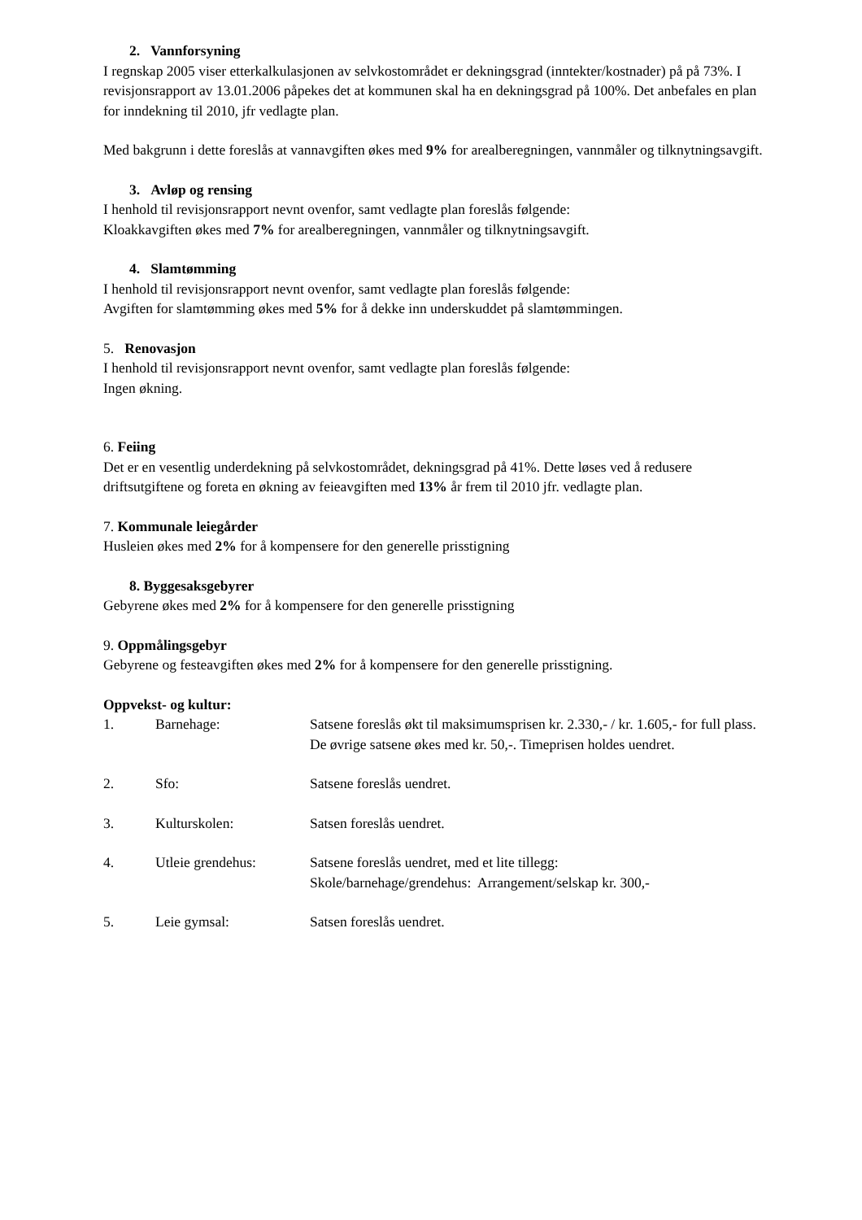2. Vannforsyning
I regnskap 2005 viser etterkalkulasjonen av selvkostområdet er dekningsgrad (inntekter/kostnader) på på 73%. I revisjonsrapport av 13.01.2006 påpekes det at kommunen skal ha en dekningsgrad på 100%. Det anbefales en plan for inndekning til 2010, jfr vedlagte plan.
Med bakgrunn i dette foreslås at vannavgiften økes med 9% for arealberegningen, vannmåler og tilknytningsavgift.
3. Avløp og rensing
I henhold til revisjonsrapport nevnt ovenfor, samt vedlagte plan foreslås følgende:
Kloakkavgiften økes med 7% for arealberegningen, vannmåler og tilknytningsavgift.
4. Slamtømming
I henhold til revisjonsrapport nevnt ovenfor, samt vedlagte plan foreslås følgende:
Avgiften for slamtømming økes med 5% for å dekke inn underskuddet på slamtømmingen.
5. Renovasjon
I henhold til revisjonsrapport nevnt ovenfor, samt vedlagte plan foreslås følgende:
Ingen økning.
6. Feiing
Det er en vesentlig underdekning på selvkostområdet, dekningsgrad på 41%. Dette løses ved å redusere driftsutgiftene og foreta en økning av feieavgiften med 13% år frem til 2010 jfr. vedlagte plan.
7. Kommunale leiegårder
Husleien økes med 2% for å kompensere for den generelle prisstigning
8. Byggesaksgebyrer
Gebyrene økes med 2% for å kompensere for den generelle prisstigning
9. Oppmålingsgebyr
Gebyrene og festeavgiften økes med 2% for å kompensere for den generelle prisstigning.
Oppvekst- og kultur:
1. Barnehage: Satsene foreslås økt til maksimumsprisen kr. 2.330,- / kr. 1.605,- for full plass. De øvrige satsene økes med kr. 50,-. Timeprisen holdes uendret.
2. Sfo: Satsene foreslås uendret.
3. Kulturskolen: Satsen foreslås uendret.
4. Utleie grendehus: Satsene foreslås uendret, med et lite tillegg:
Skole/barnehage/grendehus: Arrangement/selskap kr. 300,-
5. Leie gymsal: Satsen foreslås uendret.